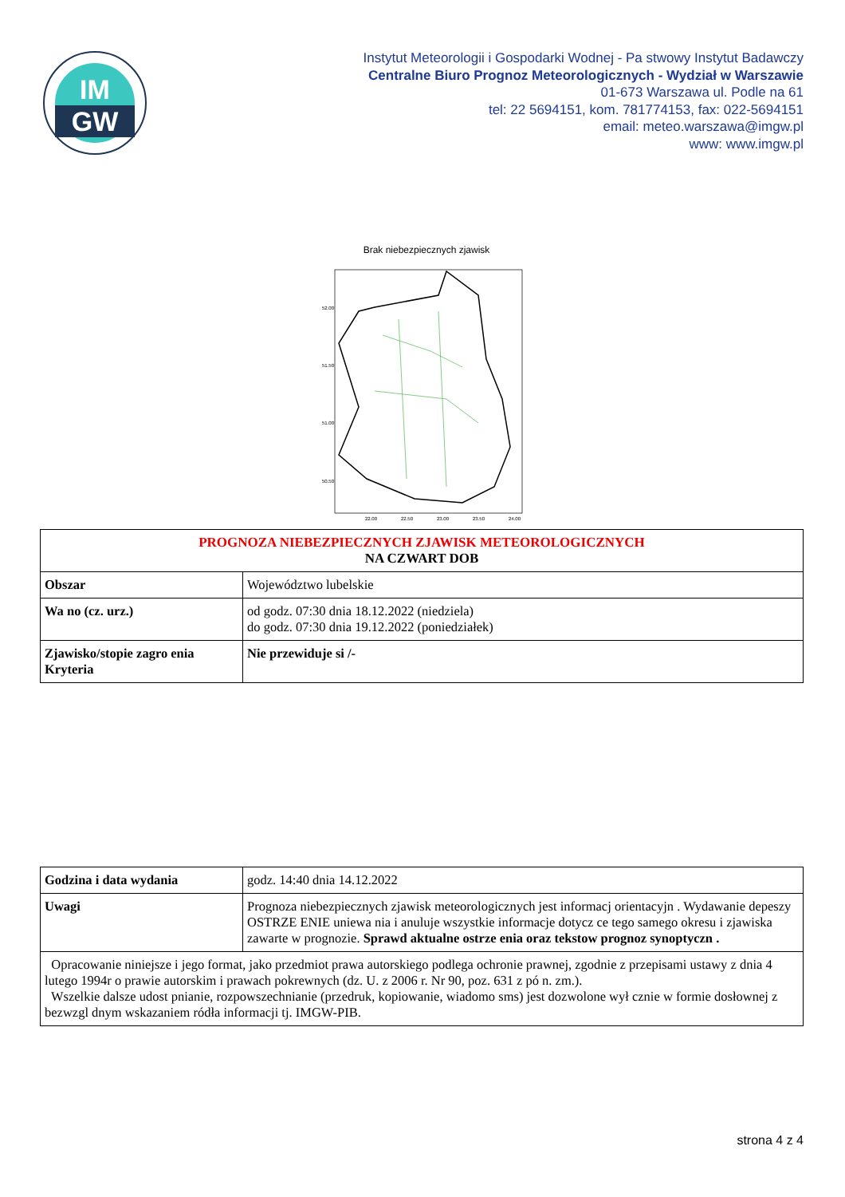IM
GW
Instytut Meteorologii i Gospodarki Wodnej - Pa stwowy Instytut Badawczy
Centralne Biuro Prognoz Meteorologicznych - Wydział w Warszawie
01-673 Warszawa ul. Podle na 61
tel: 22 5694151, kom. 781774153, fax: 022-5694151
email: meteo.warszawa@imgw.pl
www: www.imgw.pl
Brak niebezpiecznych zjawisk
52.00
51.50
51.00
50.50
22.00
22.50
23.00
23.50
24.00
| PROGNOZA NIEBEZPIECZNYCH ZJAWISK METEOROLOGICZNYCH NA CZWART DOB | |
| --- | --- |
| Obszar | Województwo lubelskie |
| Wa no (cz. urz.) | od godz. 07:30 dnia 18.12.2022 (niedziela) do godz. 07:30 dnia 19.12.2022 (poniedziałek) |
| Zjawisko/stopie zagro enia Kryteria | Nie przewiduje si /- |
| Godzina i data wydania | godz. 14:40 dnia 14.12.2022 |
| Uwagi | Prognoza niebezpiecznych zjawisk meteorologicznych jest informacj orientacyjn . Wydawanie depeszy OSTRZE ENIE uniewa nia i anuluje wszystkie informacje dotycz ce tego samego okresu i zjawiska zawarte w prognozie. Sprawd aktualne ostrze enia oraz tekstow prognoz synoptyczn . |
| Opracowanie niniejsze i jego format, jako przedmiot prawa autorskiego podlega ochronie prawnej, zgodnie z przepisami ustawy z dnia 4 lutego 1994r o prawie autorskim i prawach pokrewnych (dz. U. z 2006 r. Nr 90, poz. 631 z pó n. zm.). Wszelkie dalsze udost pnianie, rozpowszechnianie (przedruk, kopiowanie, wiadomo sms) jest dozwolone wył cznie w formie dosłownej z bezwzgl dnym wskazaniem ródła informacji tj. IMGW-PIB. | |
strona 4 z 4